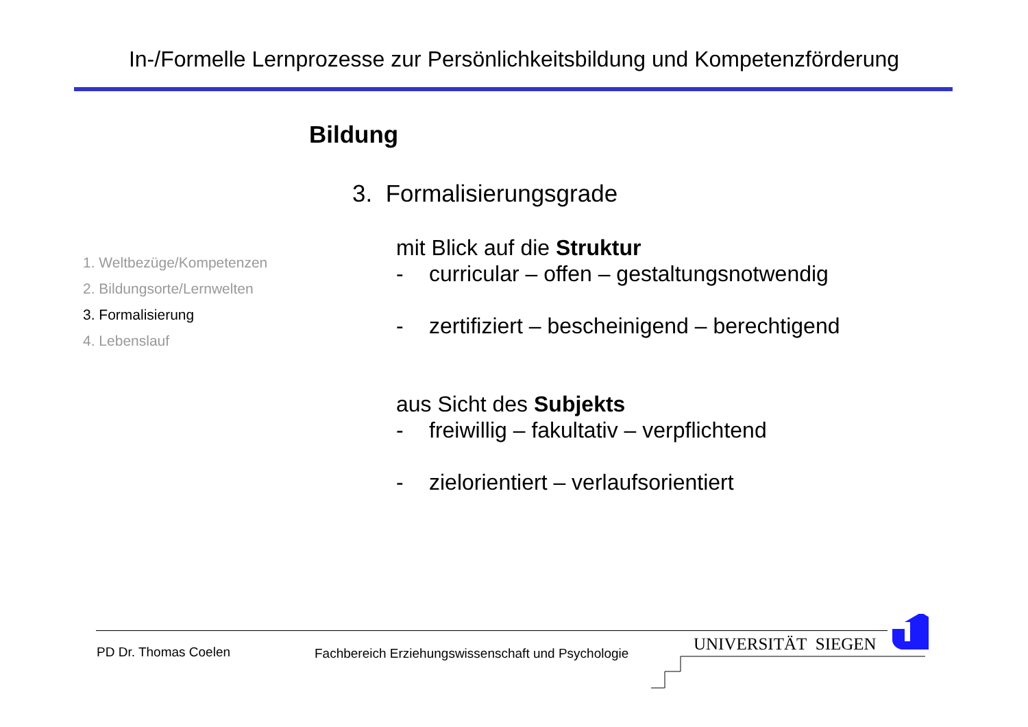In-/Formelle Lernprozesse zur Persönlichkeitsbildung und Kompetenzförderung
Bildung
3. Formalisierungsgrade
1. Weltbezüge/Kompetenzen
2. Bildungsorte/Lernwelten
3. Formalisierung
4. Lebenslauf
mit Blick auf die Struktur
- curricular – offen – gestaltungsnotwendig
- zertifiziert – bescheinigend – berechtigend
aus Sicht des Subjekts
- freiwillig – fakultativ – verpflichtend
- zielorientiert – verlaufsorientiert
PD Dr. Thomas Coelen
Fachbereich Erziehungswissenschaft und Psychologie
UNIVERSITÄT SIEGEN